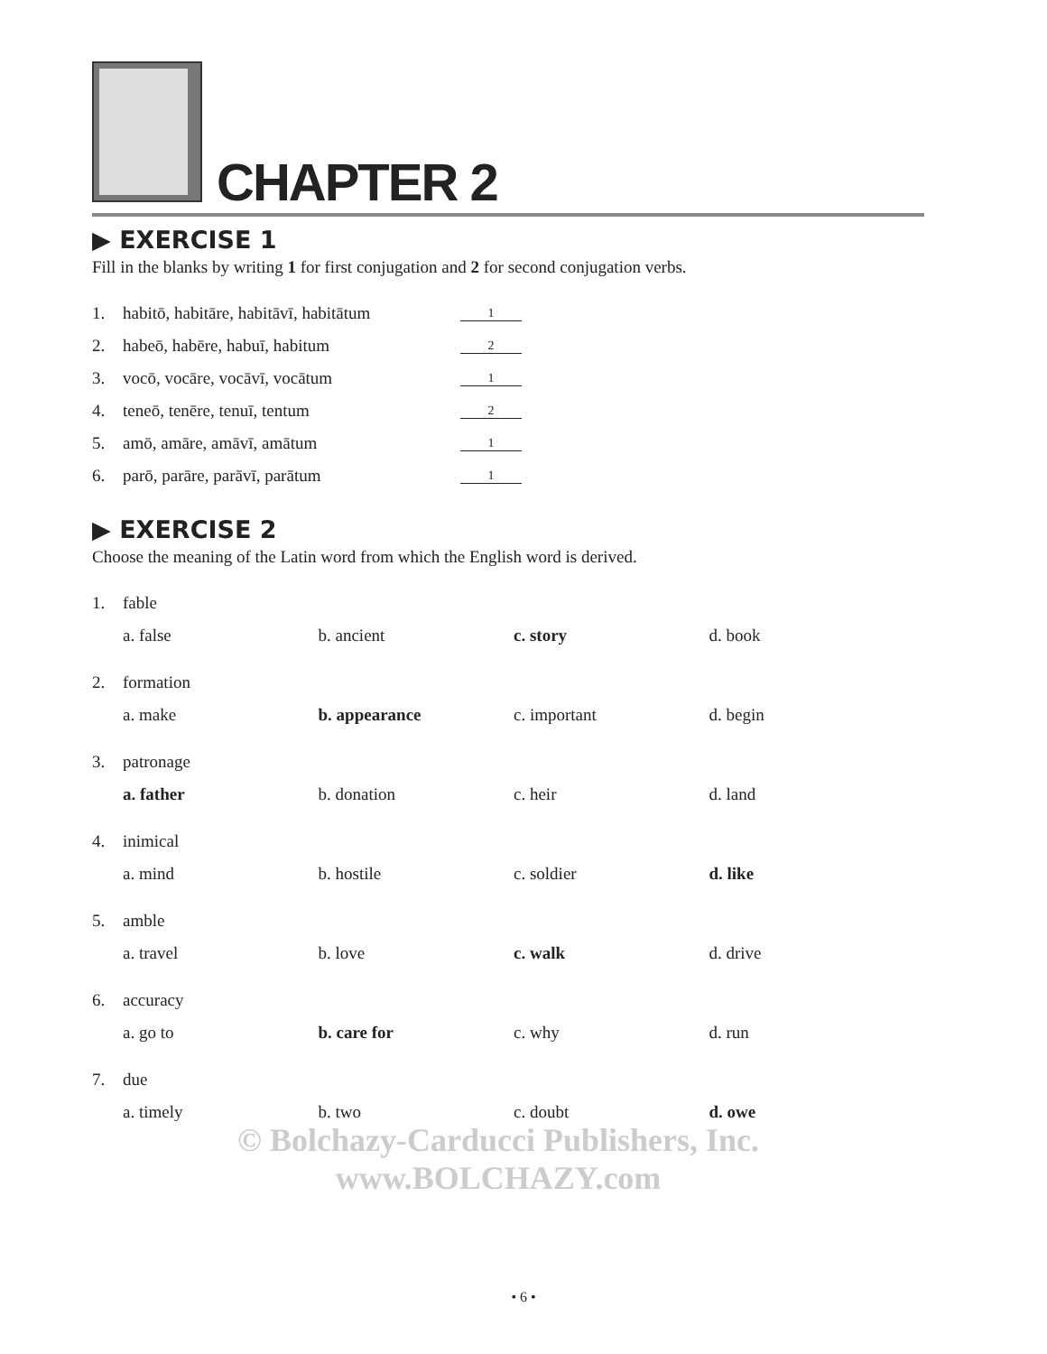CHAPTER 2
▶ EXERCISE 1
Fill in the blanks by writing 1 for first conjugation and 2 for second conjugation verbs.
1. habitō, habitāre, habitāvī, habitātum 1
2. habeō, habēre, habuī, habitum 2
3. vocō, vocāre, vocāvī, vocātum 1
4. teneō, tenēre, tenuī, tentum 2
5. amō, amāre, amāvī, amātum 1
6. parō, parāre, parāvī, parātum 1
▶ EXERCISE 2
Choose the meaning of the Latin word from which the English word is derived.
1. fable
a. false b. ancient c. story d. book
2. formation
a. make b. appearance c. important d. begin
3. patronage
a. father b. donation c. heir d. land
4. inimical
a. mind b. hostile c. soldier d. like
5. amble
a. travel b. love c. walk d. drive
6. accuracy
a. go to b. care for c. why d. run
7. due
a. timely b. two c. doubt d. owe
© Bolchazy-Carducci Publishers, Inc.
www.BOLCHAZY.com
• 6 •